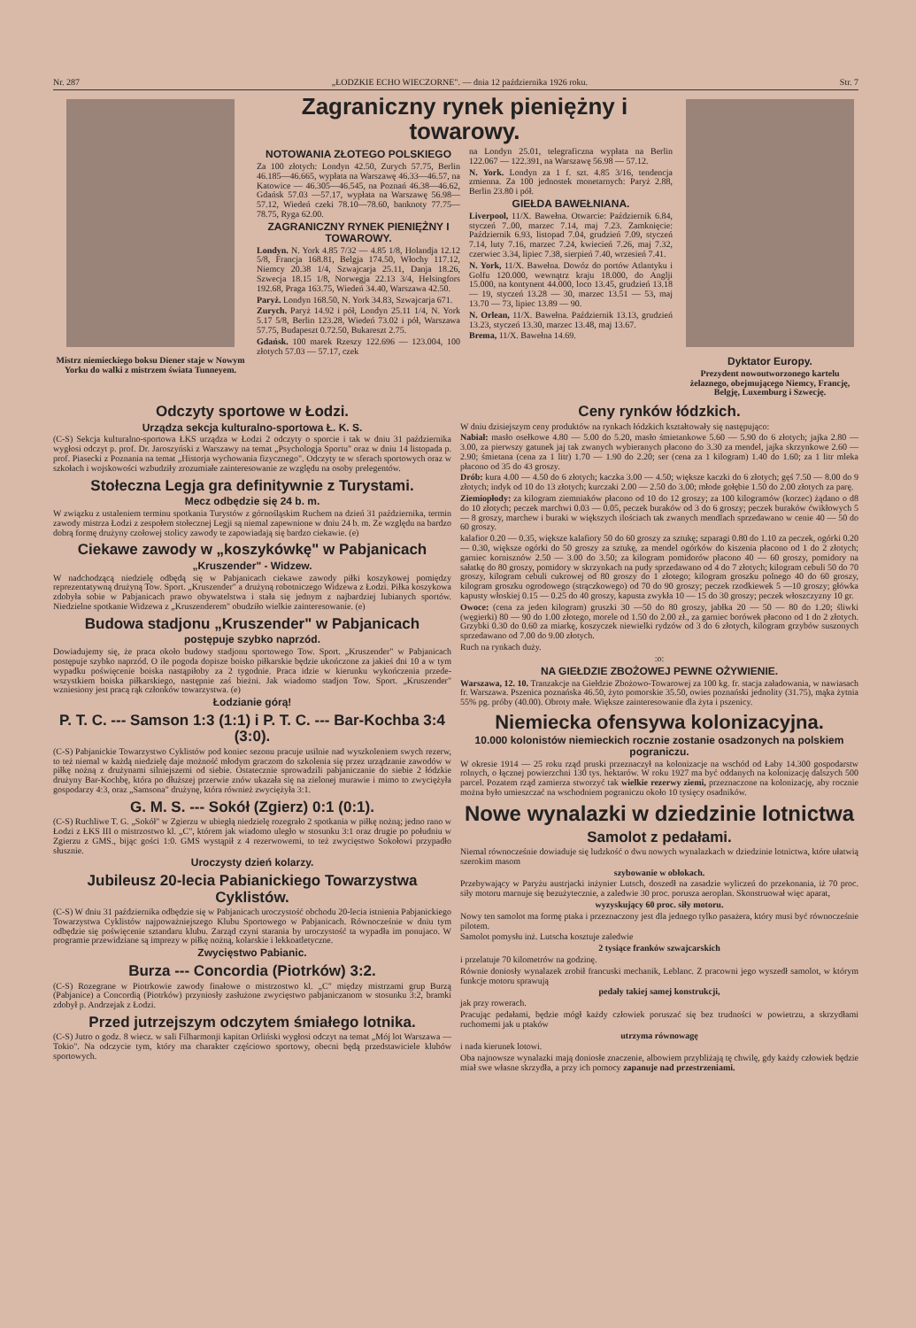Nr. 287 „ŁODZKIE ECHO WIECZORNE". — dnia 12 października 1926 roku. Str. 7
Mistrz niemieckiego boksu Diener staje w Nowym Yorku do walki z mistrzem świata Tunneyem.
Zagraniczny rynek pieniężny i towarowy.
NOTOWANIA ZŁOTEGO POLSKIEGO
Za 100 złotych: Londyn 42.50, Zurych 57.75, Berlin 46.185—46.665, wypłata na Warszawę 46.33—46.57, na Katowice — 46.305—46.545, na Poznań 46.38—46.62, Gdańsk 57.03 —57.17, wypłata na Warszawę 56.98—57.12, Wiedeń czeki 78.10—78.60, banknoty 77.75—78.75, Ryga 62.00.
ZAGRANICZNY RYNEK PIENIĘŻNY I TOWAROWY.
Londyn. N. York 4.85 7/32 — 4.85 1/8, Holandja 12.12 5/8, Francja 168.81, Belgja 174.50, Włochy 117.12, Niemcy 20.38 1/4, Szwajcarja 25.11, Danja 18.26, Szwecja 18.15 1/8, Norwegja 22.13 3/4, Helsingfors 192.68, Praga 163.75, Wiedeń 34.40, Warszawa 42.50.
Paryż. Londyn 168.50, N. York 34.83, Szwajcarja 671.
Zurych. Paryż 14.92 i pół, Londyn 25.11 1/4, N. York 5.17 5/8, Berlin 123.28, Wiedeń 73.02 i pół, Warszawa 57.75, Budapeszt 0.72.50, Bukareszt 2.75.
Gdańsk. 100 marek Rzeszy 122.696 — 123.004, 100 złotych 57.03 — 57.17, czek
na Londyn 25.01, telegraficzna wypłata na Berlin 122.067 — 122.391, na Warszawę 56.98 — 57.12.
N. York. Londyn za 1 f. szt. 4.85 3/16, tendencja zmienna. Za 100 jednostek monetarnych: Paryż 2.88, Berlin 23.80 i pół.
GIEŁDA BAWEŁNIANA.
Liverpool, 11/X. Bawełna. Otwarcie: Październik 6.84, styczeń 7..00, marzec 7.14, maj 7.23. Zamknięcie: Październik 6.93, listopad 7.04, grudzień 7.09, styczeń 7.14, luty 7.16, marzec 7.24, kwiecień 7.26, maj 7.32, czerwiec 3.34, lipiec 7.38, sierpień 7.40, wrzesień 7.41.
N. York, 11/X. Bawełna. Dowóz do portów Atlantyku i Golfu 120.000, wewnątrz kraju 18.000, do Anglji 15.000, na kontynent 44.000, loco 13.45, grudzień 13.18 — 19, styczeń 13.28 — 30, marzec 13.51 — 53, maj 13.70 — 73, lipiec 13.89 — 90.
N. Orlean, 11/X. Bawełna. Październik 13.13, grudzień 13.23, styczeń 13.30, marzec 13.48, maj 13.67.
Brema, 11/X. Bawełna 14.69.
Dyktator Europy.
Prezydent nowoutworzonego kartelu żelaznego, obejmującego Niemcy, Francję, Belgję, Luxemburg i Szwecję.
Odczyty sportowe w Łodzi.
Urządza sekcja kulturalno-sportowa Ł. K. S.
(C-S) Sekcja kulturalno-sportowa ŁKS urządza w Łodzi 2 odczyty o sporcie i tak w dniu 31 października wygłosi odczyt p. prof. Dr. Jaroszyński z Warszawy na temat „Psychologja Sportu" oraz w dniu 14 listopada p. prof. Piasecki z Poznania na temat „Historja wychowania fizycznego". Odczyty te w sferach sportowych oraz w szkołach i wojskowości wzbudziły zrozumiałe zainteresowanie ze względu na osoby prelegentów.
Stołeczna Legja gra definitywnie z Turystami.
Mecz odbędzie się 24 b. m.
W związku z ustaleniem terminu spotkania Turystów z górnośląskim Ruchem na dzień 31 października, termin zawody mistrza Łodzi z zespołem stołecznej Legji są niemal zapewnione w dniu 24 b. m. Ze względu na bardzo dobrą formę drużyny czołowej stolicy zawody te zapowiadają się bardzo ciekawie. (e)
Ciekawe zawody w „koszykówkę" w Pabjanicach
„Kruszender" - Widzew.
W nadchodzącą niedzielę odbędą się w Pabjanicach ciekawe zawody piłki koszykowej pomiędzy reprezentatywną drużyną Tow. Sport. „Kruszender" a drużyną robotniczego Widzewa z Łodzi. Piłka koszykowa zdobyła sobie w Pabjanicach prawo obywatelstwa i stała się jednym z najbardziej lubianych sportów. Niedzielne spotkanie Widzewa z „Kruszenderem" obudziło wielkie zainteresowanie. (e)
Budowa stadjonu „Kruszender" w Pabjanicach
postępuje szybko naprzód.
Dowiadujemy się, że praca około budowy stadjonu sportowego Tow. Sport. „Kruszender" w Pabjanicach postępuje szybko naprzód. O ile pogoda dopisze boisko piłkarskie będzie ukończone za jakieś dni 10 a w tym wypadku poświęcenie boiska nastąpiłoby za 2 tygodnie. Praca idzie w kierunku wykończenia przede-wszystkiem boiska piłkarskiego, następnie zaś bieżni. Jak wiadomo stadjon Tow. Sport. „Kruszender" wzniesiony jest pracą rąk członków towarzystwa. (e)
Łodzianie górą!
P. T. C. --- Samson 1:3 (1:1) i P. T. C. --- Bar-Kochba 3:4 (3:0).
(C-S) Pabjanickie Towarzystwo Cyklistów pod koniec sezonu pracuje usilnie nad wyszkoleniem swych rezerw, to też niemal w każdą niedzielę daje możność młodym graczom do szkolenia się przez urządzanie zawodów w piłkę nożną z drużynami silniejszemi od siebie. Ostatecznie sprowadzili pabjaniczanie do siebie 2 łódzkie drużyny Bar-Kochbę, która po dłuższej przerwie znów ukazała się na zielonej murawie i mimo to zwyciężyła gospodarzy 4:3, oraz „Samsona" drużynę, która również zwyciężyła 3:1.
G. M. S. --- Sokół (Zgierz) 0:1 (0:1).
(C-S) Ruchliwe T. G. „Sokół" w Zgierzu w ubiegłą niedzielę rozegrało 2 spotkania w piłkę nożną; jedno rano w Łodzi z ŁKS III o mistrzostwo kl. „C", którem jak wiadomo uległo w stosunku 3:1 oraz drugie po południu w Zgierzu z GMS., bijąc gości 1:0. GMS wystąpił z 4 rezerwowemi, to też zwycięstwo Sokołowi przypadło słusznie.
Uroczysty dzień kolarzy.
Jubileusz 20-lecia Pabianickiego Towarzystwa Cyklistów.
(C-S) W dniu 31 października odbędzie się w Pabjanicach uroczystość obchodu 20-lecia istnienia Pabjanickiego Towarzystwa Cyklistów najpoważniejszego Klubu Sportowego w Pabjanicach. Równocześnie w dniu tym odbędzie się poświęcenie sztandaru klubu. Zarząd czyni starania by uroczystość ta wypadła im ponujaco. W programie przewidziane są imprezy w piłkę nożną, kolarskie i lekkoatletyczne.
Zwycięstwo Pabianic.
Burza --- Concordia (Piotrków) 3:2.
(C-S) Rozegrane w Piotrkowie zawody finałowe o mistrzostwo kl. „C" między mistrzami grup Burzą (Pabjanice) a Concordią (Piotrków) przyniosły zasłużone zwycięstwo pabjaniczanom w stosunku 3:2, bramki zdobył p. Andrzejak z Łodzi.
Przed jutrzejszym odczytem śmiałego lotnika.
(C-S) Jutro o godz. 8 wiecz. w sali Filharmonji kapitan Orliński wygłosi odczyt na temat „Mój lot Warszawa — Tokio". Na odczycie tym, który ma charakter częściowo sportowy, obecni będą przedstawiciele klubów sportowych.
Ceny rynków łódzkich.
W dniu dzisiejszym ceny produktów na rynkach łódzkich kształtowały się następująco:
Nabiał: masło osełkowe 4.80 — 5.00 do 5.20, masło śmietankowe 5.60 — 5.90 do 6 złotych; jajka 2.80 — 3.00, za pierwszy gatunek jaj tak zwanych wybieranych płacono do 3.30 za mendel, jajka skrzynkowe 2.60 — 2.90; śmietana (cena za 1 litr) 1.70 — 1.90 do 2.20; ser (cena za 1 kilogram) 1.40 do 1.60; za 1 litr mleka płacono od 35 do 43 groszy.
Drób: kura 4.00 — 4.50 do 6 złotych; kaczka 3.00 — 4.50; większe kaczki do 6 złotych; gęś 7.50 — 8.00 do 9 złotych; indyk od 10 do 13 złotych; kurczaki 2.00 — 2.50 do 3.00; młode gołębie 1.50 do 2.00 złotych za parę.
Ziemiopłody: za kilogram ziemniaków płacono od 10 do 12 groszy; za 100 kilogramów (korzec) żądano o d8 do 10 złotych; peczek marchwi 0.03 — 0.05, peczek buraków od 3 do 6 groszy; peczek buraków ćwikłowych 5 — 8 groszy, marchew i buraki w większych ilościach tak zwanych mendlach sprzedawano w cenie 40 — 50 do 60 groszy.
kalafior 0.20 — 0.35, większe kalafiory 50 do 60 groszy za sztukę; szparagi 0.80 do 1.10 za peczek, ogórki 0.20 — 0.30, większe ogórki do 50 groszy za sztukę, za mendel ogórków do kiszenia płacono od 1 do 2 złotych; garniec kornisznów 2.50 — 3.00 do 3.50; za kilogram pomidorów płacono 40 — 60 groszy, pomidory na sałatkę do 80 groszy, pomidory w skrzynkach na pudy sprzedawano od 4 do 7 złotych; kilogram cebuli 50 do 70 groszy, kilogram cebuli cukrowej od 80 groszy do 1 złotego; kilogram groszku polnego 40 do 60 groszy, kilogram groszku ogrodowego (strączkowego) od 70 do 90 groszy; peczek rzodkiewek 5 —10 groszy; główka kapusty włoskiej 0.15 — 0.25 do 40 groszy, kapusta zwykła 10 — 15 do 30 groszy; peczek włoszczyzny 10 gr.
Owoce: (cena za jeden kilogram) gruszki 30 —50 do 80 groszy, jabłka 20 — 50 — 80 do 1.20; śliwki (węgierki) 80 — 90 do 1.00 złotego, morele od 1.50 do 2.00 zł., za garniec borówek płacono od 1 do 2 złotych. Grzybki 0.30 do 0.60 za miarkę, koszyczek niewielki rydzów od 3 do 6 złotych, kilogram grzybów suszonych sprzedawano od 7.00 do 9.00 złotych.
Ruch na rynkach duży.
:o:
NA GIEŁDZIE ZBOŻOWEJ PEWNE OŻYWIENIE.
Warszawa, 12. 10. Tranzakcje na Giełdzie Zbożowo-Towarowej za 100 kg. fr. stacja załadowania, w nawiasach fr. Warszawa. Pszenica poznańska 46.50, żyto pomorskie 35.50, owies poznański jednolity (31.75), mąka żytnia 55% pg. próby (40.00). Obroty małe. Większe zainteresowanie dla żyta i pszenicy.
Niemiecka ofensywa kolonizacyjna.
10.000 kolonistów niemieckich rocznie zostanie osadzonych na polskiem pograniczu.
W okresie 1914 — 25 roku rząd pruski przeznaczył na kolonizacje na wschód od Łaby 14.300 gospodarstw rolnych, o łącznej powierzchni 130 tys. hektarów. W roku 1927 ma być oddanych na kolonizację dalszych 500 parcel. Pozatem rząd zamierza stworzyć tak wielkie rezerwy ziemi, przeznaczone na kolonizację, aby rocznie można było umieszczać na wschodniem pograniczu około 10 tysięcy osadników.
Nowe wynalazki w dziedzinie lotnictwa
Samolot z pedałami.
Niemal równocześnie dowiaduje się ludzkość o dwu nowych wynalazkach w dziedzinie lotnictwa, które ułatwią szerokim masom
szybowanie w obłokach.
Przebywający w Paryżu austrjacki inżynier Lutsch, doszedł na zasadzie wyliczeń do przekonania, iż 70 proc. siły motoru marnuje się bezużytecznie, a zaledwie 30 proc. porusza aeroplan. Skonstruował więc aparat,
wyzyskujący 60 proc. siły motoru.
Nowy ten samolot ma formę ptaka i przeznaczony jest dla jednego tylko pasażera, który musi być równocześnie pilotem.
Samolot pomysłu inż. Lutscha kosztuje zaledwie
2 tysiące franków szwajcarskich
i przelatuje 70 kilometrów na godzinę.
Równie doniosły wynalazek zrobił francuski mechanik, Leblanc. Z pracowni jego wyszedł samolot, w którym funkcje motoru sprawują
pedały takiej samej konstrukcji,
jak przy rowerach.
Pracując pedałami, będzie mógł każdy człowiek poruszać się bez trudności w powietrzu, a skrzydłami ruchomemi jak u ptaków
utrzyma równowagę
i nada kierunek lotowi.
Oba najnowsze wynalazki mają doniosłe znaczenie, albowiem przybliżają tę chwilę, gdy każdy człowiek będzie miał swe własne skrzydła, a przy ich pomocy zapanuje nad przestrzeniami.